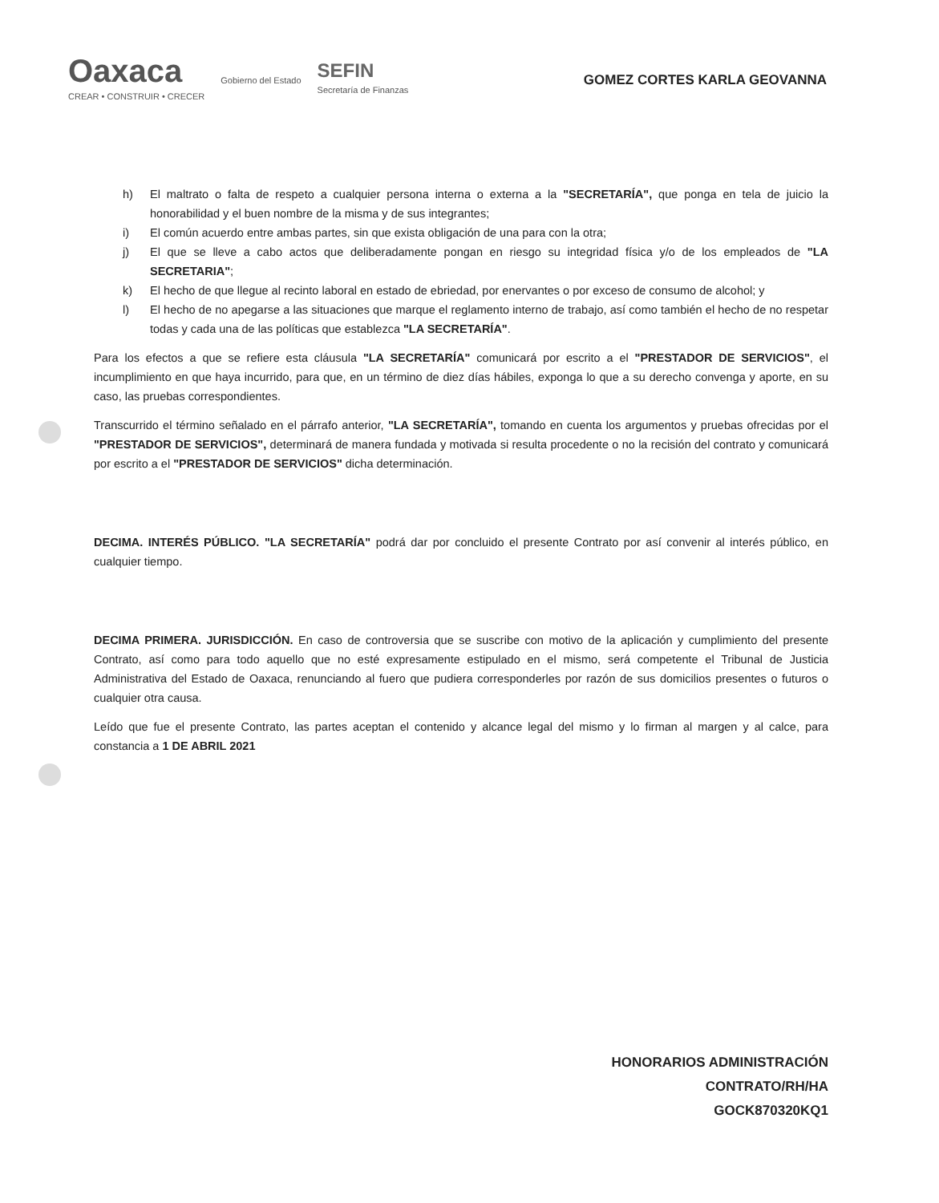Oaxaca
CREAR • CONSTRUIR • CRECER
Gobierno del Estado
SEFIN
Secretaría de Finanzas
GOMEZ CORTES KARLA GEOVANNA
h) El maltrato o falta de respeto a cualquier persona interna o externa a la "SECRETARÍA", que ponga en tela de juicio la honorabilidad y el buen nombre de la misma y de sus integrantes;
i) El común acuerdo entre ambas partes, sin que exista obligación de una para con la otra;
j) El que se lleve a cabo actos que deliberadamente pongan en riesgo su integridad física y/o de los empleados de "LA SECRETARIA";
k) El hecho de que llegue al recinto laboral en estado de ebriedad, por enervantes o por exceso de consumo de alcohol; y
l) El hecho de no apegarse a las situaciones que marque el reglamento interno de trabajo, así como también el hecho de no respetar todas y cada una de las políticas que establezca "LA SECRETARÍA".
Para los efectos a que se refiere esta cláusula "LA SECRETARÍA" comunicará por escrito a el "PRESTADOR DE SERVICIOS", el incumplimiento en que haya incurrido, para que, en un término de diez días hábiles, exponga lo que a su derecho convenga y aporte, en su caso, las pruebas correspondientes.
Transcurrido el término señalado en el párrafo anterior, "LA SECRETARÍA", tomando en cuenta los argumentos y pruebas ofrecidas por el "PRESTADOR DE SERVICIOS", determinará de manera fundada y motivada si resulta procedente o no la recisión del contrato y comunicará por escrito a el "PRESTADOR DE SERVICIOS" dicha determinación.
DECIMA. INTERÉS PÚBLICO. "LA SECRETARÍA" podrá dar por concluido el presente Contrato por así convenir al interés público, en cualquier tiempo.
DECIMA PRIMERA. JURISDICCIÓN. En caso de controversia que se suscribe con motivo de la aplicación y cumplimiento del presente Contrato, así como para todo aquello que no esté expresamente estipulado en el mismo, será competente el Tribunal de Justicia Administrativa del Estado de Oaxaca, renunciando al fuero que pudiera corresponderles por razón de sus domicilios presentes o futuros o cualquier otra causa.
Leído que fue el presente Contrato, las partes aceptan el contenido y alcance legal del mismo y lo firman al margen y al calce, para constancia a 1 DE ABRIL 2021
HONORARIOS ADMINISTRACIÓN
CONTRATO/RH/HA
GOCK870320KQ1